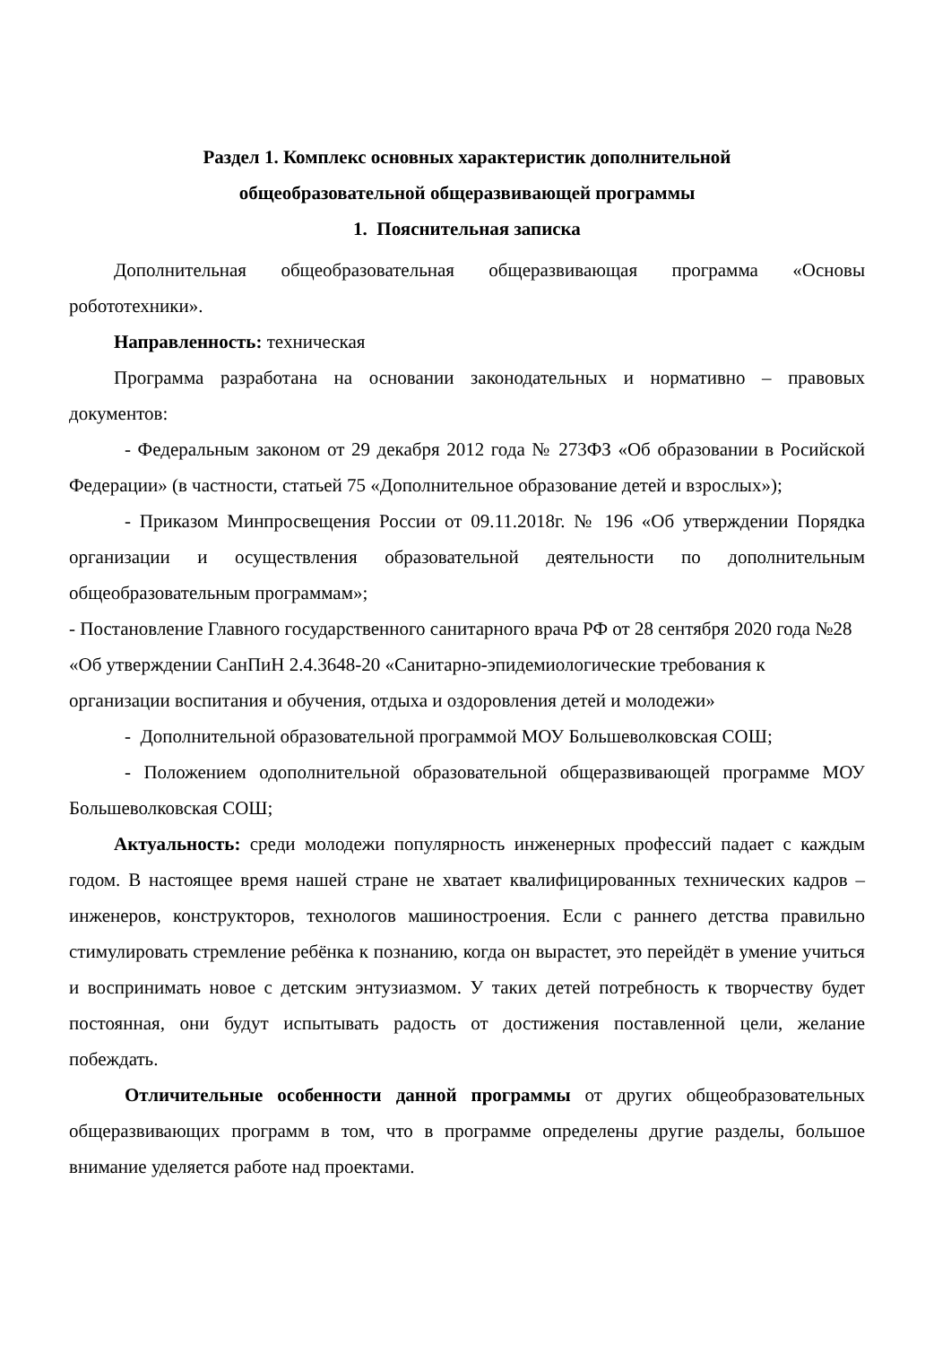Раздел 1. Комплекс основных характеристик дополнительной
общеобразовательной общеразвивающей программы
1. Пояснительная записка
Дополнительная общеобразовательная общеразвивающая программа «Основы робототехники».
Направленность: техническая
Программа разработана на основании законодательных и нормативно – правовых документов:
- Федеральным законом от 29 декабря 2012 года № 273ФЗ «Об образовании в Росийской Федерации» (в частности, статьей 75 «Дополнительное образование детей и взрослых»);
- Приказом Минпросвещения России от 09.11.2018г. № 196 «Об утверждении Порядка организации и осуществления образовательной деятельности по дополнительным общеобразовательным программам»;
- Постановление Главного государственного санитарного врача РФ от 28 сентября 2020 года №28 «Об утверждении СанПиН 2.4.3648-20 «Санитарно-эпидемиологические требования к организации воспитания и обучения, отдыха и оздоровления детей и молодежи»
- Дополнительной образовательной программой МОУ Большеволковская СОШ;
- Положением одополнительной образовательной общеразвивающей программе МОУ Большеволковская СОШ;
Актуальность: среди молодежи популярность инженерных профессий падает с каждым годом. В настоящее время нашей стране не хватает квалифицированных технических кадров – инженеров, конструкторов, технологов машиностроения. Если с раннего детства правильно стимулировать стремление ребёнка к познанию, когда он вырастет, это перейдёт в умение учиться и воспринимать новое с детским энтузиазмом. У таких детей потребность к творчеству будет постоянная, они будут испытывать радость от достижения поставленной цели, желание побеждать.
Отличительные особенности данной программы от других общеобразовательных общеразвивающих программ в том, что в программе определены другие разделы, большое внимание уделяется работе над проектами.